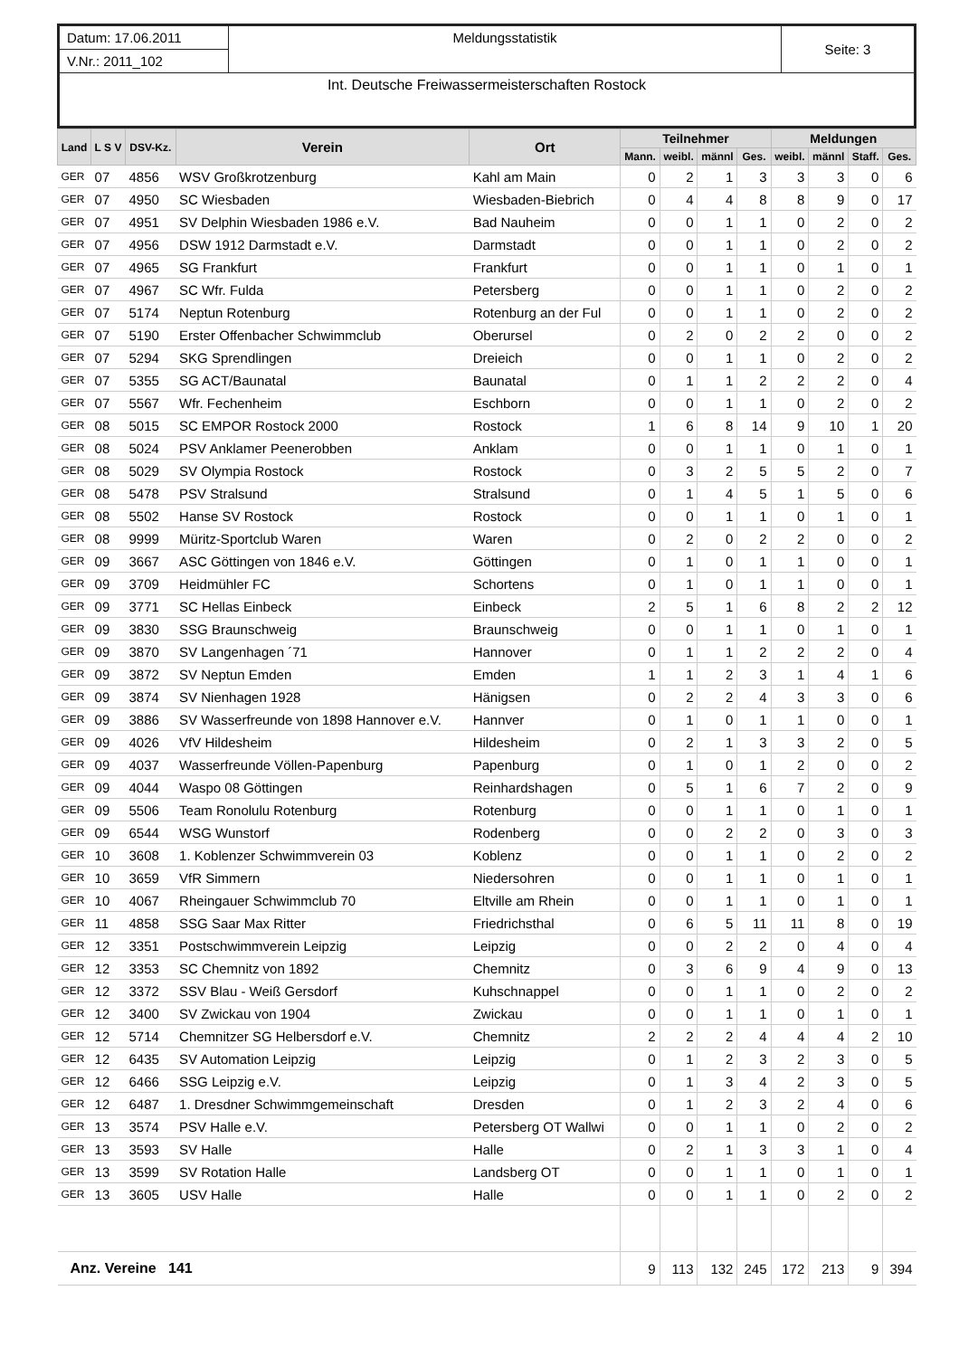| Datum: 17.06.2011 | Meldungsstatistik | Seite: 3 |
| V.Nr.: 2011_102 | | |
| Int. Deutsche Freiwassermeisterschaften Rostock | | |
| Land | L S V | DSV-Kz. | Verein | Ort | Teilnehmer | | | | Meldungen | | | |
| --- | --- | --- | --- | --- | --- | --- | --- | --- | --- | --- | --- | --- |
| | | | | | Mann. | weibl. | männl | Ges. | weibl. | männl | Staff. | Ges. |
| GER | 07 | 4856 | WSV Großkrotzenburg | Kahl am Main | 0 | 2 | 1 | 3 | 3 | 3 | 0 | 6 |
| GER | 07 | 4950 | SC Wiesbaden | Wiesbaden-Biebrich | 0 | 4 | 4 | 8 | 8 | 9 | 0 | 17 |
| GER | 07 | 4951 | SV Delphin Wiesbaden 1986 e.V. | Bad Nauheim | 0 | 0 | 1 | 1 | 0 | 2 | 0 | 2 |
| GER | 07 | 4956 | DSW 1912 Darmstadt e.V. | Darmstadt | 0 | 0 | 1 | 1 | 0 | 2 | 0 | 2 |
| GER | 07 | 4965 | SG Frankfurt | Frankfurt | 0 | 0 | 1 | 1 | 0 | 1 | 0 | 1 |
| GER | 07 | 4967 | SC Wfr. Fulda | Petersberg | 0 | 0 | 1 | 1 | 0 | 2 | 0 | 2 |
| GER | 07 | 5174 | Neptun Rotenburg | Rotenburg an der Ful | 0 | 0 | 1 | 1 | 0 | 2 | 0 | 2 |
| GER | 07 | 5190 | Erster Offenbacher Schwimmclub | Oberursel | 0 | 2 | 0 | 2 | 2 | 0 | 0 | 2 |
| GER | 07 | 5294 | SKG Sprendlingen | Dreieich | 0 | 0 | 1 | 1 | 0 | 2 | 0 | 2 |
| GER | 07 | 5355 | SG ACT/Baunatal | Baunatal | 0 | 1 | 1 | 2 | 2 | 2 | 0 | 4 |
| GER | 07 | 5567 | Wfr. Fechenheim | Eschborn | 0 | 0 | 1 | 1 | 0 | 2 | 0 | 2 |
| GER | 08 | 5015 | SC EMPOR Rostock 2000 | Rostock | 1 | 6 | 8 | 14 | 9 | 10 | 1 | 20 |
| GER | 08 | 5024 | PSV Anklamer Peenerobben | Anklam | 0 | 0 | 1 | 1 | 0 | 1 | 0 | 1 |
| GER | 08 | 5029 | SV Olympia Rostock | Rostock | 0 | 3 | 2 | 5 | 5 | 2 | 0 | 7 |
| GER | 08 | 5478 | PSV Stralsund | Stralsund | 0 | 1 | 4 | 5 | 1 | 5 | 0 | 6 |
| GER | 08 | 5502 | Hanse SV Rostock | Rostock | 0 | 0 | 1 | 1 | 0 | 1 | 0 | 1 |
| GER | 08 | 9999 | Müritz-Sportclub Waren | Waren | 0 | 2 | 0 | 2 | 2 | 0 | 0 | 2 |
| GER | 09 | 3667 | ASC Göttingen von 1846 e.V. | Göttingen | 0 | 1 | 0 | 1 | 1 | 0 | 0 | 1 |
| GER | 09 | 3709 | Heidmühler FC | Schortens | 0 | 1 | 0 | 1 | 1 | 0 | 0 | 1 |
| GER | 09 | 3771 | SC Hellas Einbeck | Einbeck | 2 | 5 | 1 | 6 | 8 | 2 | 2 | 12 |
| GER | 09 | 3830 | SSG Braunschweig | Braunschweig | 0 | 0 | 1 | 1 | 0 | 1 | 0 | 1 |
| GER | 09 | 3870 | SV Langenhagen ´71 | Hannover | 0 | 1 | 1 | 2 | 2 | 2 | 0 | 4 |
| GER | 09 | 3872 | SV Neptun Emden | Emden | 1 | 1 | 2 | 3 | 1 | 4 | 1 | 6 |
| GER | 09 | 3874 | SV Nienhagen 1928 | Hänigsen | 0 | 2 | 2 | 4 | 3 | 3 | 0 | 6 |
| GER | 09 | 3886 | SV Wasserfreunde von 1898 Hannover e.V. | Hannver | 0 | 1 | 0 | 1 | 1 | 0 | 0 | 1 |
| GER | 09 | 4026 | VfV Hildesheim | Hildesheim | 0 | 2 | 1 | 3 | 3 | 2 | 0 | 5 |
| GER | 09 | 4037 | Wasserfreunde Völlen-Papenburg | Papenburg | 0 | 1 | 0 | 1 | 2 | 0 | 0 | 2 |
| GER | 09 | 4044 | Waspo 08 Göttingen | Reinhardshagen | 0 | 5 | 1 | 6 | 7 | 2 | 0 | 9 |
| GER | 09 | 5506 | Team Ronolulu Rotenburg | Rotenburg | 0 | 0 | 1 | 1 | 0 | 1 | 0 | 1 |
| GER | 09 | 6544 | WSG Wunstorf | Rodenberg | 0 | 0 | 2 | 2 | 0 | 3 | 0 | 3 |
| GER | 10 | 3608 | 1. Koblenzer Schwimmverein 03 | Koblenz | 0 | 0 | 1 | 1 | 0 | 2 | 0 | 2 |
| GER | 10 | 3659 | VfR Simmern | Niedersohren | 0 | 0 | 1 | 1 | 0 | 1 | 0 | 1 |
| GER | 10 | 4067 | Rheingauer Schwimmclub 70 | Eltville am Rhein | 0 | 0 | 1 | 1 | 0 | 1 | 0 | 1 |
| GER | 11 | 4858 | SSG Saar Max Ritter | Friedrichsthal | 0 | 6 | 5 | 11 | 11 | 8 | 0 | 19 |
| GER | 12 | 3351 | Postschwimmverein Leipzig | Leipzig | 0 | 0 | 2 | 2 | 0 | 4 | 0 | 4 |
| GER | 12 | 3353 | SC Chemnitz von 1892 | Chemnitz | 0 | 3 | 6 | 9 | 4 | 9 | 0 | 13 |
| GER | 12 | 3372 | SSV Blau - Weiß Gersdorf | Kuhschnappel | 0 | 0 | 1 | 1 | 0 | 2 | 0 | 2 |
| GER | 12 | 3400 | SV Zwickau von 1904 | Zwickau | 0 | 0 | 1 | 1 | 0 | 1 | 0 | 1 |
| GER | 12 | 5714 | Chemnitzer SG Helbersdorf e.V. | Chemnitz | 2 | 2 | 2 | 4 | 4 | 4 | 2 | 10 |
| GER | 12 | 6435 | SV Automation Leipzig | Leipzig | 0 | 1 | 2 | 3 | 2 | 3 | 0 | 5 |
| GER | 12 | 6466 | SSG Leipzig e.V. | Leipzig | 0 | 1 | 3 | 4 | 2 | 3 | 0 | 5 |
| GER | 12 | 6487 | 1. Dresdner Schwimmgemeinschaft | Dresden | 0 | 1 | 2 | 3 | 2 | 4 | 0 | 6 |
| GER | 13 | 3574 | PSV Halle e.V. | Petersberg OT Wallwi | 0 | 0 | 1 | 1 | 0 | 2 | 0 | 2 |
| GER | 13 | 3593 | SV Halle | Halle | 0 | 2 | 1 | 3 | 3 | 1 | 0 | 4 |
| GER | 13 | 3599 | SV Rotation Halle | Landsberg OT | 0 | 0 | 1 | 1 | 0 | 1 | 0 | 1 |
| GER | 13 | 3605 | USV Halle | Halle | 0 | 0 | 1 | 1 | 0 | 2 | 0 | 2 |
| Anz. Vereine 141 | | | | | 9 | 113 | 132 | 245 | 172 | 213 | 9 | 394 |